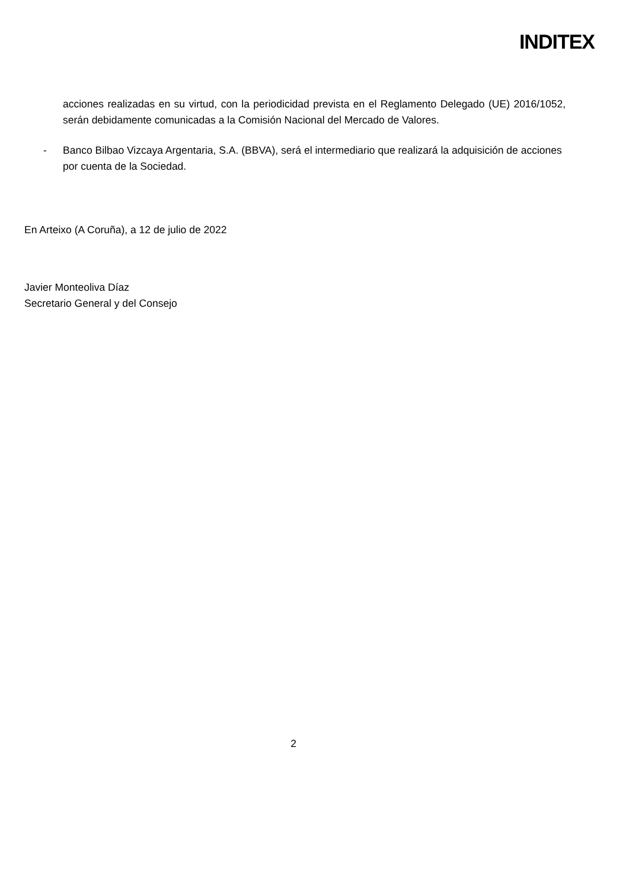INDITEX
acciones realizadas en su virtud, con la periodicidad prevista en el Reglamento Delegado (UE) 2016/1052, serán debidamente comunicadas a la Comisión Nacional del Mercado de Valores.
- Banco Bilbao Vizcaya Argentaria, S.A. (BBVA), será el intermediario que realizará la adquisición de acciones por cuenta de la Sociedad.
En Arteixo (A Coruña), a 12 de julio de 2022
Javier Monteoliva Díaz
Secretario General y del Consejo
2